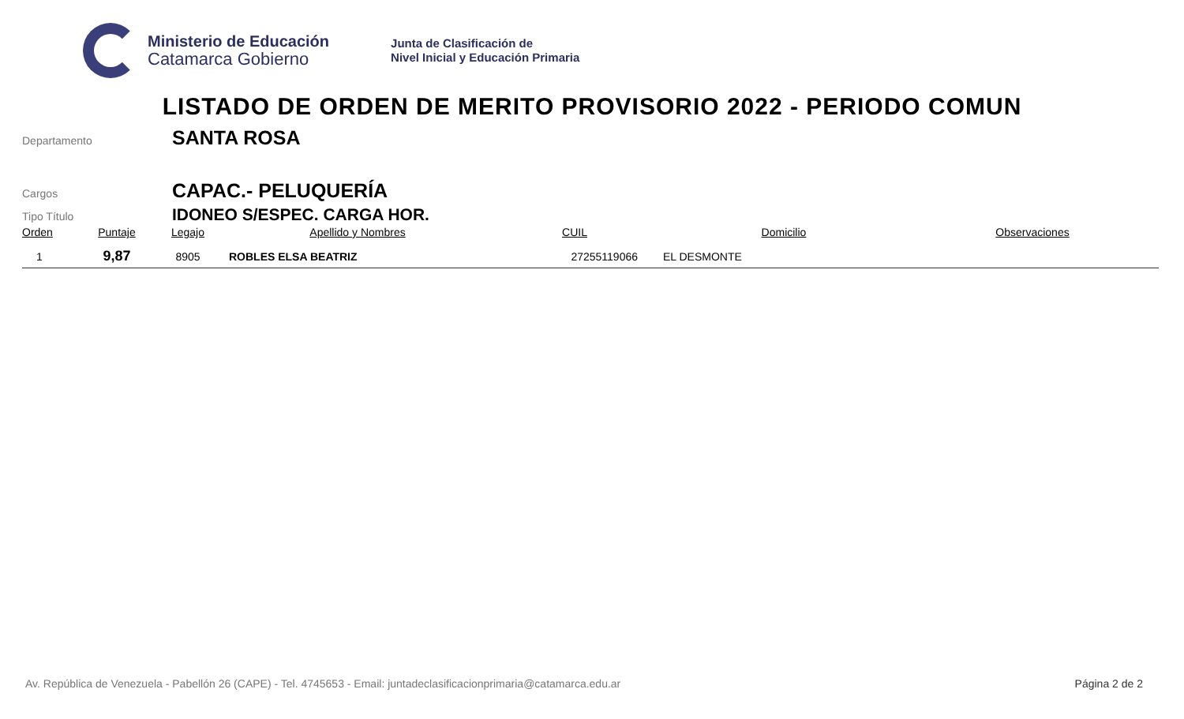Ministerio de Educación
Catamarca Gobierno
Junta de Clasificación de
Nivel Inicial y Educación Primaria
LISTADO DE ORDEN DE MERITO PROVISORIO 2022 - PERIODO COMUN
Departamento SANTA ROSA
Cargos CAPAC.- PELUQUERÍA
Tipo Título IDONEO S/ESPEC. CARGA HOR.
| Orden | Puntaje | Legajo | Apellido y Nombres | CUIL | Domicilio | Observaciones |
| --- | --- | --- | --- | --- | --- | --- |
| 1 | 9,87 | 8905 | ROBLES ELSA BEATRIZ | 27255119066 | EL DESMONTE | |
Av. República de Venezuela - Pabellón 26 (CAPE) - Tel. 4745653 - Email: juntadeclasificacionprimaria@catamarca.edu.ar Página 2 de 2